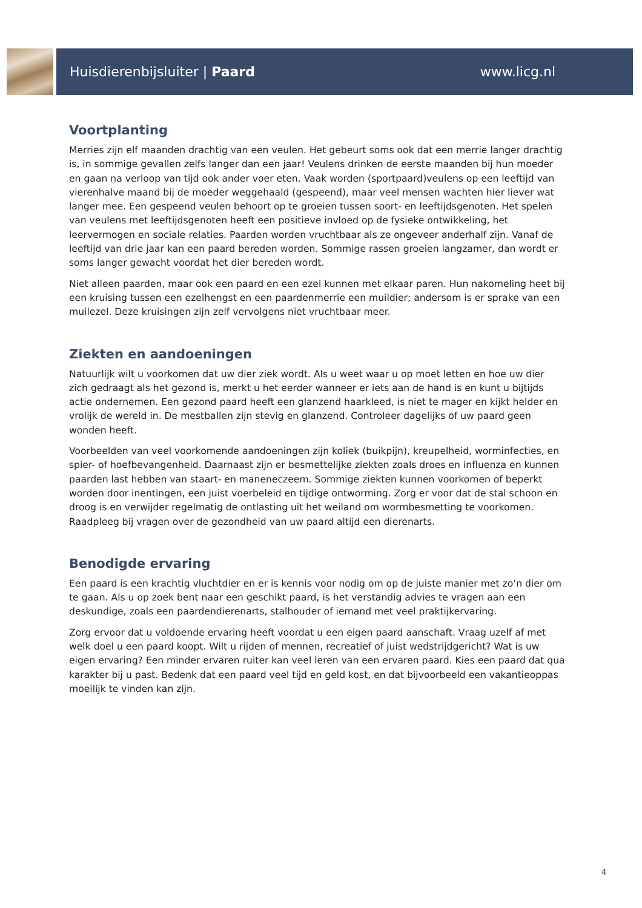Huisdierenbijsluiter | Paard www.licg.nl
Voortplanting
Merries zijn elf maanden drachtig van een veulen. Het gebeurt soms ook dat een merrie langer drachtig is, in sommige gevallen zelfs langer dan een jaar! Veulens drinken de eerste maanden bij hun moeder en gaan na verloop van tijd ook ander voer eten. Vaak worden (sportpaard)veulens op een leeftijd van vierenhalve maand bij de moeder weggehaald (gespeend), maar veel mensen wachten hier liever wat langer mee. Een gespeend veulen behoort op te groeien tussen soort- en leeftijdsgenoten. Het spelen van veulens met leeftijdsgenoten heeft een positieve invloed op de fysieke ontwikkeling, het leervermogen en sociale relaties. Paarden worden vruchtbaar als ze ongeveer anderhalf zijn. Vanaf de leeftijd van drie jaar kan een paard bereden worden. Sommige rassen groeien langzamer, dan wordt er soms langer gewacht voordat het dier bereden wordt.
Niet alleen paarden, maar ook een paard en een ezel kunnen met elkaar paren. Hun nakomeling heet bij een kruising tussen een ezelhengst en een paardenmerrie een muildier; andersom is er sprake van een muilezel. Deze kruisingen zijn zelf vervolgens niet vruchtbaar meer.
Ziekten en aandoeningen
Natuurlijk wilt u voorkomen dat uw dier ziek wordt. Als u weet waar u op moet letten en hoe uw dier zich gedraagt als het gezond is, merkt u het eerder wanneer er iets aan de hand is en kunt u bijtijds actie ondernemen. Een gezond paard heeft een glanzend haarkleed, is niet te mager en kijkt helder en vrolijk de wereld in. De mestballen zijn stevig en glanzend. Controleer dagelijks of uw paard geen wonden heeft.
Voorbeelden van veel voorkomende aandoeningen zijn koliek (buikpijn), kreupelheid, worminfecties, en spier- of hoefbevangenheid. Daarnaast zijn er besmettelijke ziekten zoals droes en influenza en kunnen paarden last hebben van staart- en maneneczeem. Sommige ziekten kunnen voorkomen of beperkt worden door inentingen, een juist voerbeleid en tijdige ontworming. Zorg er voor dat de stal schoon en droog is en verwijder regelmatig de ontlasting uit het weiland om wormbesmetting te voorkomen. Raadpleeg bij vragen over de gezondheid van uw paard altijd een dierenarts.
Benodigde ervaring
Een paard is een krachtig vluchtdier en er is kennis voor nodig om op de juiste manier met zo’n dier om te gaan. Als u op zoek bent naar een geschikt paard, is het verstandig advies te vragen aan een deskundige, zoals een paardendierenarts, stalhouder of iemand met veel praktijkervaring.
Zorg ervoor dat u voldoende ervaring heeft voordat u een eigen paard aanschaft. Vraag uzelf af met welk doel u een paard koopt. Wilt u rijden of mennen, recreatief of juist wedstrijdgericht? Wat is uw eigen ervaring? Een minder ervaren ruiter kan veel leren van een ervaren paard. Kies een paard dat qua karakter bij u past. Bedenk dat een paard veel tijd en geld kost, en dat bijvoorbeeld een vakantieoppas moeilijk te vinden kan zijn.
4